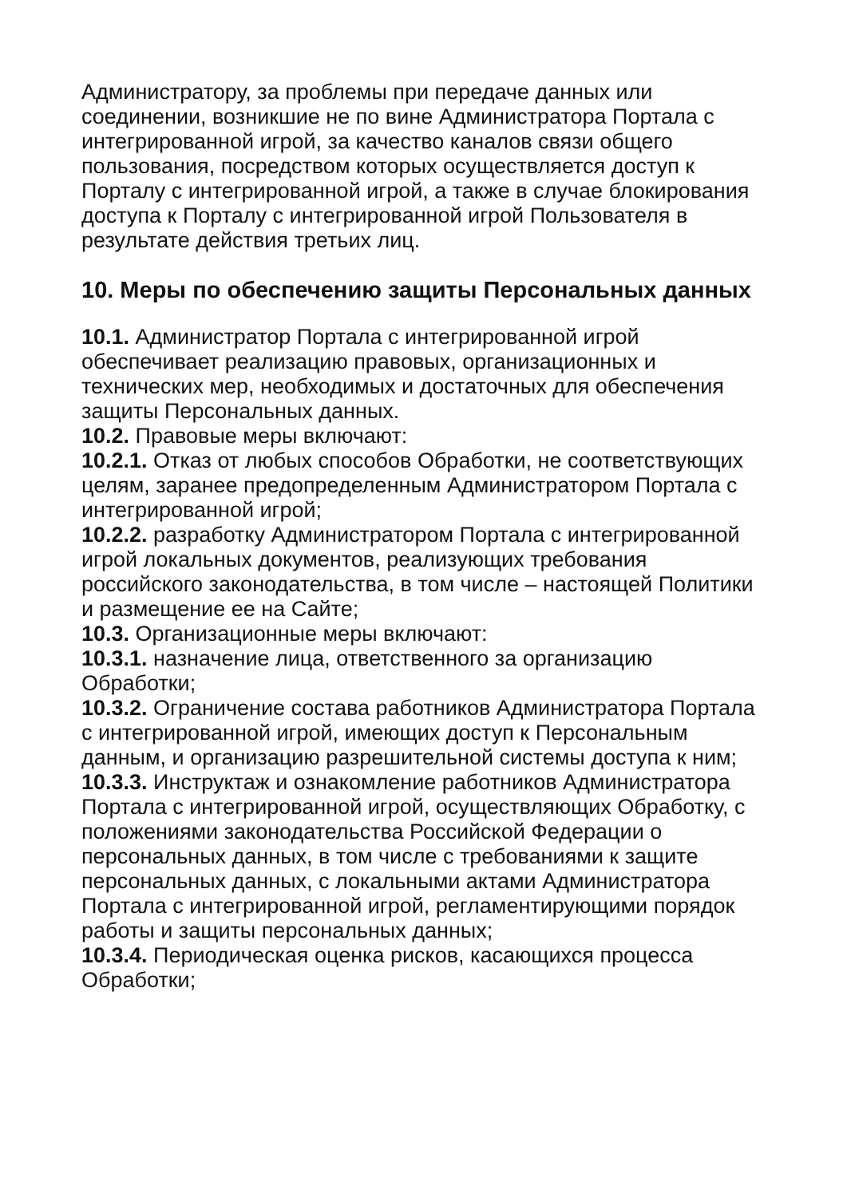Администратору, за проблемы при передаче данных или соединении, возникшие не по вине Администратора Портала с интегрированной игрой, за качество каналов связи общего пользования, посредством которых осуществляется доступ к Порталу с интегрированной игрой, а также в случае блокирования доступа к Порталу с интегрированной игрой Пользователя в результате действия третьих лиц.
10. Меры по обеспечению защиты Персональных данных
10.1. Администратор Портала с интегрированной игрой обеспечивает реализацию правовых, организационных и технических мер, необходимых и достаточных для обеспечения защиты Персональных данных.
10.2. Правовые меры включают:
10.2.1. Отказ от любых способов Обработки, не соответствующих целям, заранее предопределенным Администратором Портала с интегрированной игрой;
10.2.2. разработку Администратором Портала с интегрированной игрой локальных документов, реализующих требования российского законодательства, в том числе – настоящей Политики и размещение ее на Сайте;
10.3. Организационные меры включают:
10.3.1. назначение лица, ответственного за организацию Обработки;
10.3.2. Ограничение состава работников Администратора Портала с интегрированной игрой, имеющих доступ к Персональным данным, и организацию разрешительной системы доступа к ним;
10.3.3. Инструктаж и ознакомление работников Администратора Портала с интегрированной игрой, осуществляющих Обработку, с положениями законодательства Российской Федерации о персональных данных, в том числе с требованиями к защите персональных данных, с локальными актами Администратора Портала с интегрированной игрой, регламентирующими порядок работы и защиты персональных данных;
10.3.4. Периодическая оценка рисков, касающихся процесса Обработки;